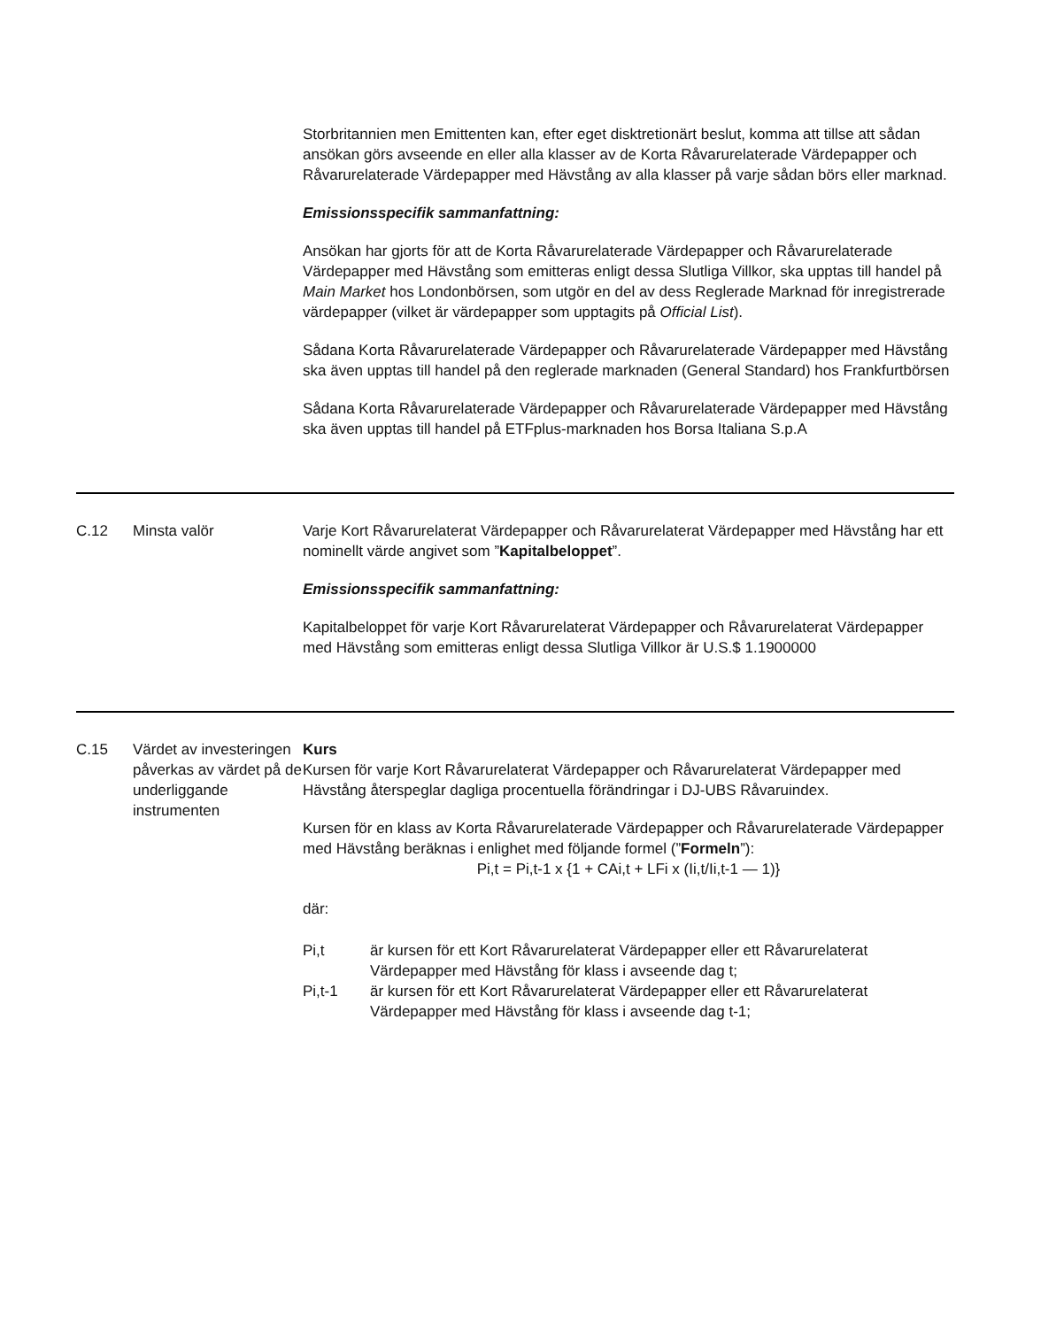| | | Storbritannien men Emittenten kan, efter eget disktretionärt beslut, komma att tillse att sådan ansökan görs avseende en eller alla klasser av de Korta Råvarurelaterade Värdepapper och Råvarurelaterade Värdepapper med Hävstång av alla klasser på varje sådan börs eller marknad. Emissionsspecifik sammanfattning: Ansökan har gjorts för att de Korta Råvarurelaterade Värdepapper och Råvarurelaterade Värdepapper med Hävstång som emitteras enligt dessa Slutliga Villkor, ska upptas till handel på Main Market hos Londonbörsen, som utgör en del av dess Reglerade Marknad för inregistrerade värdepapper (vilket är värdepapper som upptagits på Official List ). Sådana Korta Råvarurelaterade Värdepapper och Råvarurelaterade Värdepapper med Hävstång ska även upptas till handel på den reglerade marknaden (General Standard) hos Frankfurtbörsen Sådana Korta Råvarurelaterade Värdepapper och Råvarurelaterade Värdepapper med Hävstång ska även upptas till handel på ETFplus-marknaden hos Borsa Italiana S.p.A |
| C.12 | Minsta valör | Varje Kort Råvarurelaterat Värdepapper och Råvarurelaterat Värdepapper med Hävstång har ett nominellt värde angivet som ” Kapitalbeloppet ”. Emissionsspecifik sammanfattning: Kapitalbeloppet för varje Kort Råvarurelaterat Värdepapper och Råvarurelaterat Värdepapper med Hävstång som emitteras enligt dessa Slutliga Villkor är U.S.$ 1.1900000 |
| C.15 | Värdet av investeringen påverkas av värdet på de underliggande instrumenten | Kurs Kursen för varje Kort Råvarurelaterat Värdepapper och Råvarurelaterat Värdepapper med Hävstång återspeglar dagliga procentuella förändringar i DJ-UBS Råvaruindex. Kursen för en klass av Korta Råvarurelaterade Värdepapper och Råvarurelaterade Värdepapper med Hävstång beräknas i enlighet med följande formel (” Formeln ”): Pi,t = Pi,t-1 x {1 + CAi,t + LFi x (Ii,t/Ii,t-1 — 1)} där: Pi,t är kursen för ett Kort Råvarurelaterat Värdepapper eller ett Råvarurelaterat Värdepapper med Hävstång för klass i avseende dag t; Pi,t-1 är kursen för ett Kort Råvarurelaterat Värdepapper eller ett Råvarurelaterat Värdepapper med Hävstång för klass i avseende dag t-1; |